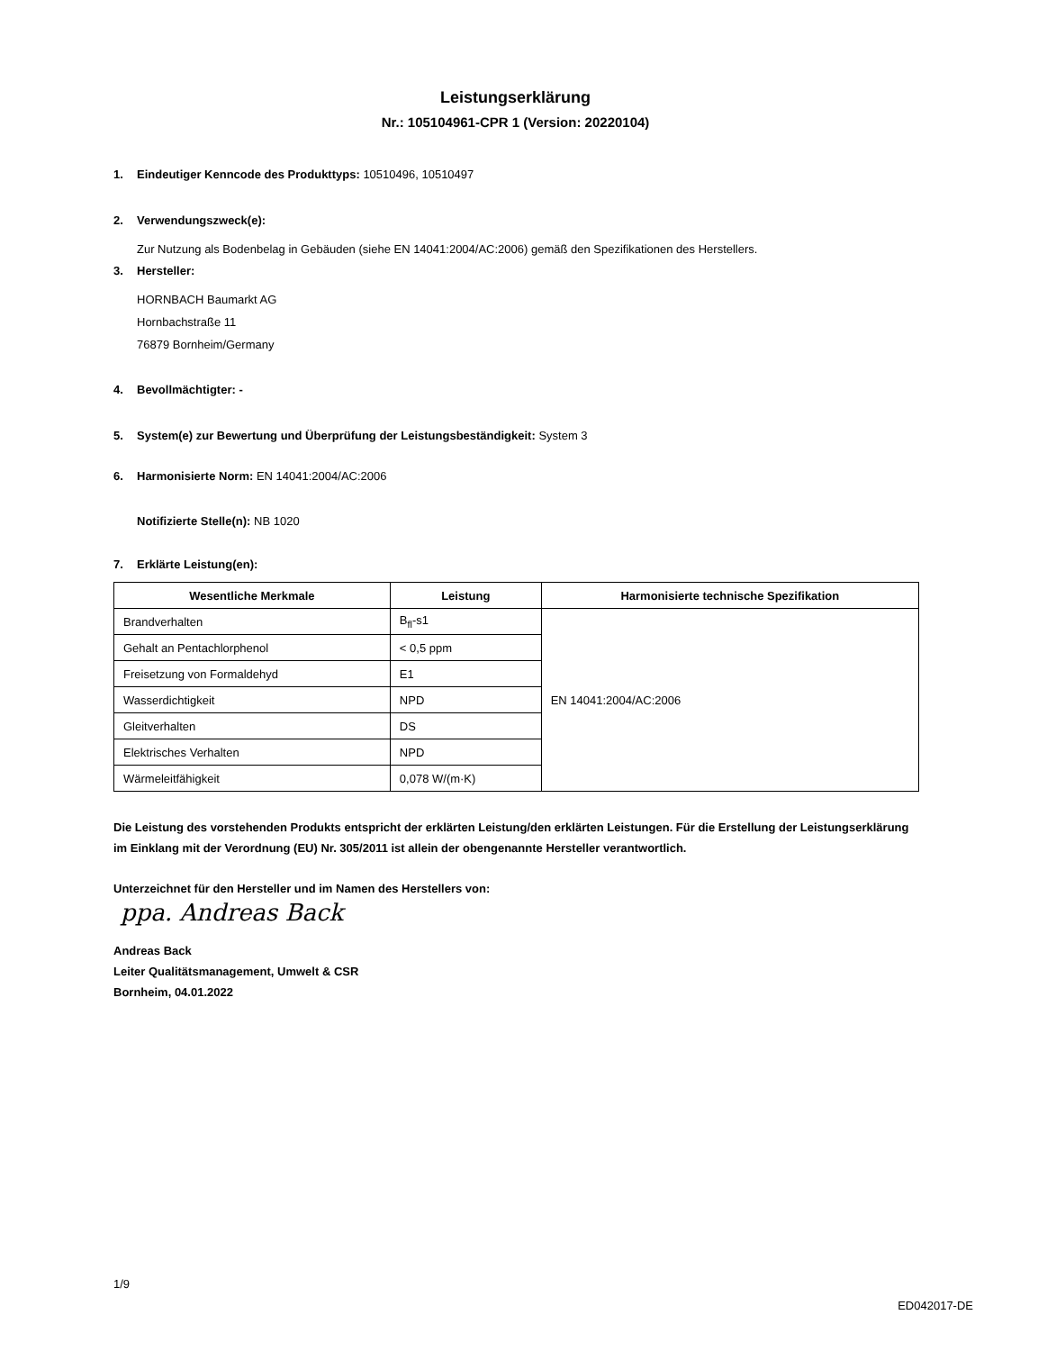Leistungserklärung
Nr.: 105104961-CPR 1 (Version: 20220104)
1. Eindeutiger Kenncode des Produkttyps: 10510496, 10510497
2. Verwendungszweck(e):
Zur Nutzung als Bodenbelag in Gebäuden (siehe EN 14041:2004/AC:2006) gemäß den Spezifikationen des Herstellers.
3. Hersteller:
HORNBACH Baumarkt AG
Hornbachstraße 11
76879 Bornheim/Germany
4. Bevollmächtigter: -
5. System(e) zur Bewertung und Überprüfung der Leistungsbeständigkeit: System 3
6. Harmonisierte Norm: EN 14041:2004/AC:2006
Notifizierte Stelle(n): NB 1020
7. Erklärte Leistung(en):
| Wesentliche Merkmale | Leistung | Harmonisierte technische Spezifikation |
| --- | --- | --- |
| Brandverhalten | B<sub>fl</sub>-s1 | EN 14041:2004/AC:2006 |
| Gehalt an Pentachlorphenol | < 0,5 ppm | |
| Freisetzung von Formaldehyd | E1 | |
| Wasserdichtigkeit | NPD | |
| Gleitverhalten | DS | |
| Elektrisches Verhalten | NPD | |
| Wärmeleitfähigkeit | 0,078 W/(m·K) | |
Die Leistung des vorstehenden Produkts entspricht der erklärten Leistung/den erklärten Leistungen. Für die Erstellung der Leistungserklärung im Einklang mit der Verordnung (EU) Nr. 305/2011 ist allein der obengenannte Hersteller verantwortlich.
Unterzeichnet für den Hersteller und im Namen des Herstellers von:
ppa. Andreas Back
Andreas Back
Leiter Qualitätsmanagement, Umwelt & CSR
Bornheim, 04.01.2022
1/9
ED042017-DE